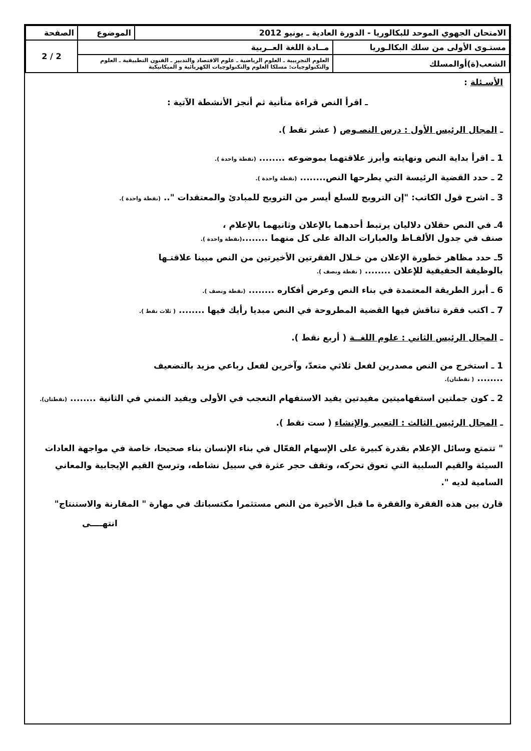| الامتحان الجهوي الموحد للبكالوريا - الدورة العادية ـ يونيو 2012 | | الموضوع | الصفحة |
| مستـوى الأولى من سلك البكالـوريا | مــادة اللغة العــربية | | 2 / 2 |
| الشعب(ة)أوالمسلك | العلوم التجريبية ـ العلوم الرياضية ـ علوم الاقتصاد والتدبير ـ الفنون التطبيقية ـ العلوم والتكنولوجيات: مسلكا العلوم والتكنولوجيات الكهربائية و الميكانيكية | | |
الأسـئلة :
ـ اقرأ النص قراءة متأنية ثم أنجز الأنشطة الآتية :
ـ المجال الرئيس الأول : درس النصـوص ( عشر نقط ).
1 ـ اقرأ بداية النص ونهايته وأبرز علاقتهما بموضوعه ........ (نقطة واحدة ).
2 ـ حدد القضية الرئيسة التي يطرحها النص........ (نقطة واحدة ).
3 ـ اشرح قول الكاتب: "إن الترويج للسلع أيسر من الترويج للمبادئ والمعتقدات ".. (نقطة واحدة ).
4ـ في النص حقلان دلاليان يرتبط أحدهما بالإعلان وثانيهما بالإعلام ،
صنف في جدول الألفـاظ والعبارات الدالة على كل منهما ........(نقطة واحدة ).
5ـ حدد مظاهر خطورة الإعلان من خـلال الفقرتين الأخيرتين من النص مبينا علاقتـها
بالوظيفة الحقيقية للإعلان ........ ( نقطة ونصف ).
6 ـ أبرز الطريقة المعتمدة في بناء النص وعرض أفكاره ........ (نقطة ونصف ).
7 ـ اكتب فقرة تناقش فيها القضية المطروحة في النص مبديا رأيك فيها ........ ( ثلاث نقط ).
ـ المجال الرئيس الثاني : علوم اللغــة ( أربع نقط ).
1 ـ استخرج من النص مصدرين لفعل ثلاثي متعدّ، وآخرين لفعل رباعي مزيد بالتضعيف
........ ( نقطتان).
2 ـ كون جملتين استفهاميتين مفيدتين يفيد الاستفهام التعجب في الأولى ويفيد التمني في الثانية ........ (نقطتان).
ـ المجال الرئيس الثالث : التعبير والإنشاء ( ست نقط ).
" تتمتع وسائل الإعلام بقدرة كبيرة على الإسهام الفعّال في بناء الإنسان بناء صحيحا، خاصة في مواجهة العادات السيئة والقيم السلبية التي تعوق تحركه، وتقف حجر عثرة في سبيل نشاطه، وترسخ القيم الإيجابية والمعاني السامية لديه ".
قارن بين هذه الفقرة والفقرة ما قبل الأخيرة من النص مستثمرا مكتسباتك في مهارة " المقارنة والاستنتاج"
انتهــــى